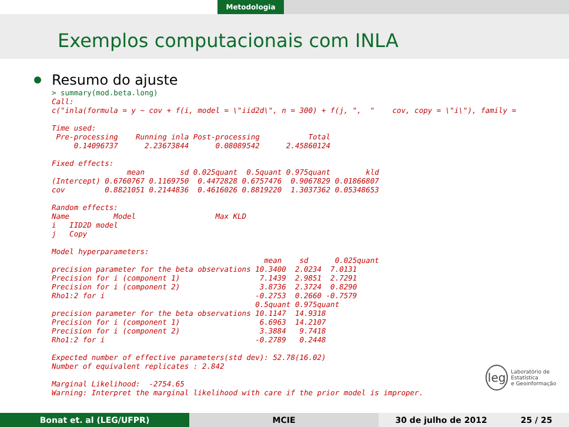Metodologia
Exemplos computacionais com INLA
Resumo do ajuste
> summary(mod.beta.long)
Call:
c("inla(formula = y ~ cov + f(i, model = \"iid2d\", n = 300) + f(j, ",  "    cov, copy = \"i\"), family =

Time used:
 Pre-processing    Running inla Post-processing           Total
     0.14096737      2.23673844      0.08089542      2.45860124

Fixed effects:
                 mean        sd 0.025quant  0.5quant 0.975quant        kld
(Intercept) 0.6760767 0.1169750  0.4472828 0.6757476  0.9067829 0.01866807
cov         0.8821051 0.2144836  0.4616026 0.8819220  1.3037362 0.05348653

Random effects:
Name          Model                  Max KLD
i   IID2D model
j   Copy

Model hyperparameters:
                                                mean    sd      0.025quant
precision parameter for the beta observations 10.3400  2.0234  7.0131
Precision for i (component 1)                  7.1439  2.9851  2.7291
Precision for i (component 2)                  3.8736  2.3724  0.8290
Rho1:2 for i                                  -0.2753  0.2660 -0.7579
                                              0.5quant 0.975quant
precision parameter for the beta observations 10.1147  14.9318
Precision for i (component 1)                  6.6963  14.2107
Precision for i (component 2)                  3.3884   9.7418
Rho1:2 for i                                  -0.2789   0.2448

Expected number of effective parameters(std dev): 52.78(16.02)
Number of equivalent replicates : 2.842

Marginal Likelihood:  -2754.65
Warning: Interpret the marginal likelihood with care if the prior model is improper.
leg Laboratório de Estatística
e Geoinformação
Bonat et. al (LEG/UFPR) MCIE 30 de julho de 2012 25 / 25